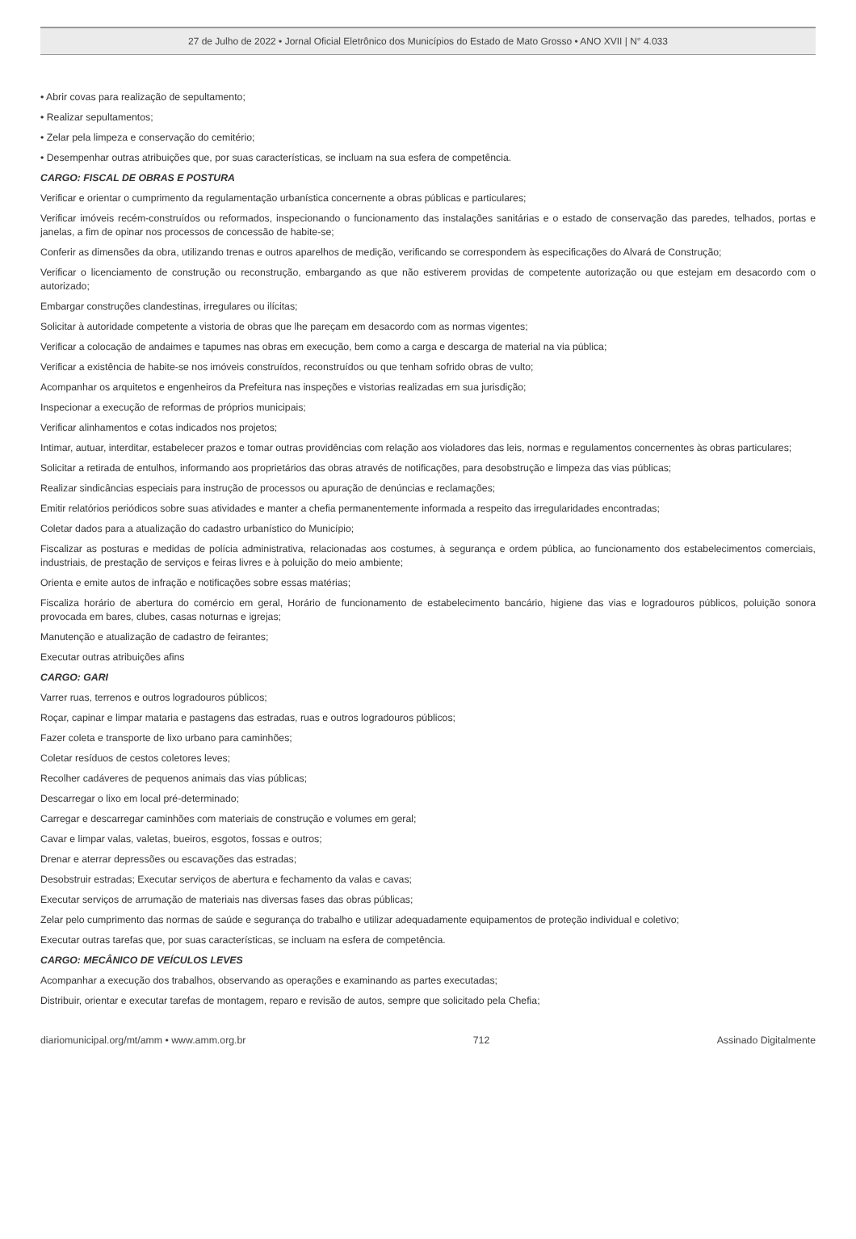27 de Julho de 2022 • Jornal Oficial Eletrônico dos Municípios do Estado de Mato Grosso • ANO XVII | N° 4.033
• Abrir covas para realização de sepultamento;
• Realizar sepultamentos;
• Zelar pela limpeza e conservação do cemitério;
• Desempenhar outras atribuições que, por suas características, se incluam na sua esfera de competência.
CARGO: FISCAL DE OBRAS E POSTURA
Verificar e orientar o cumprimento da regulamentação urbanística concernente a obras públicas e particulares;
Verificar imóveis recém-construídos ou reformados, inspecionando o funcionamento das instalações sanitárias e o estado de conservação das paredes, telhados, portas e janelas, a fim de opinar nos processos de concessão de habite-se;
Conferir as dimensões da obra, utilizando trenas e outros aparelhos de medição, verificando se correspondem às especificações do Alvará de Construção;
Verificar o licenciamento de construção ou reconstrução, embargando as que não estiverem providas de competente autorização ou que estejam em desacordo com o autorizado;
Embargar construções clandestinas, irregulares ou ilícitas;
Solicitar à autoridade competente a vistoria de obras que lhe pareçam em desacordo com as normas vigentes;
Verificar a colocação de andaimes e tapumes nas obras em execução, bem como a carga e descarga de material na via pública;
Verificar a existência de habite-se nos imóveis construídos, reconstruídos ou que tenham sofrido obras de vulto;
Acompanhar os arquitetos e engenheiros da Prefeitura nas inspeções e vistorias realizadas em sua jurisdição;
Inspecionar a execução de reformas de próprios municipais;
Verificar alinhamentos e cotas indicados nos projetos;
Intimar, autuar, interditar, estabelecer prazos e tomar outras providências com relação aos violadores das leis, normas e regulamentos concernentes às obras particulares;
Solicitar a retirada de entulhos, informando aos proprietários das obras através de notificações, para desobstrução e limpeza das vias públicas;
Realizar sindicâncias especiais para instrução de processos ou apuração de denúncias e reclamações;
Emitir relatórios periódicos sobre suas atividades e manter a chefia permanentemente informada a respeito das irregularidades encontradas;
Coletar dados para a atualização do cadastro urbanístico do Município;
Fiscalizar as posturas e medidas de polícia administrativa, relacionadas aos costumes, à segurança e ordem pública, ao funcionamento dos estabelecimentos comerciais, industriais, de prestação de serviços e feiras livres e à poluição do meio ambiente;
Orienta e emite autos de infração e notificações sobre essas matérias;
Fiscaliza horário de abertura do comércio em geral, Horário de funcionamento de estabelecimento bancário, higiene das vias e logradouros públicos, poluição sonora provocada em bares, clubes, casas noturnas e igrejas;
Manutenção e atualização de cadastro de feirantes;
Executar outras atribuições afins
CARGO: GARI
Varrer ruas, terrenos e outros logradouros públicos;
Roçar, capinar e limpar mataria e pastagens das estradas, ruas e outros logradouros públicos;
Fazer coleta e transporte de lixo urbano para caminhões;
Coletar resíduos de cestos coletores leves;
Recolher cadáveres de pequenos animais das vias públicas;
Descarregar o lixo em local pré-determinado;
Carregar e descarregar caminhões com materiais de construção e volumes em geral;
Cavar e limpar valas, valetas, bueiros, esgotos, fossas e outros;
Drenar e aterrar depressões ou escavações das estradas;
Desobstruir estradas; Executar serviços de abertura e fechamento da valas e cavas;
Executar serviços de arrumação de materiais nas diversas fases das obras públicas;
Zelar pelo cumprimento das normas de saúde e segurança do trabalho e utilizar adequadamente equipamentos de proteção individual e coletivo;
Executar outras tarefas que, por suas características, se incluam na esfera de competência.
CARGO: MECÂNICO DE VEÍCULOS LEVES
Acompanhar a execução dos trabalhos, observando as operações e examinando as partes executadas;
Distribuir, orientar e executar tarefas de montagem, reparo e revisão de autos, sempre que solicitado pela Chefia;
diariomunicipal.org/mt/amm • www.amm.org.br 712 Assinado Digitalmente